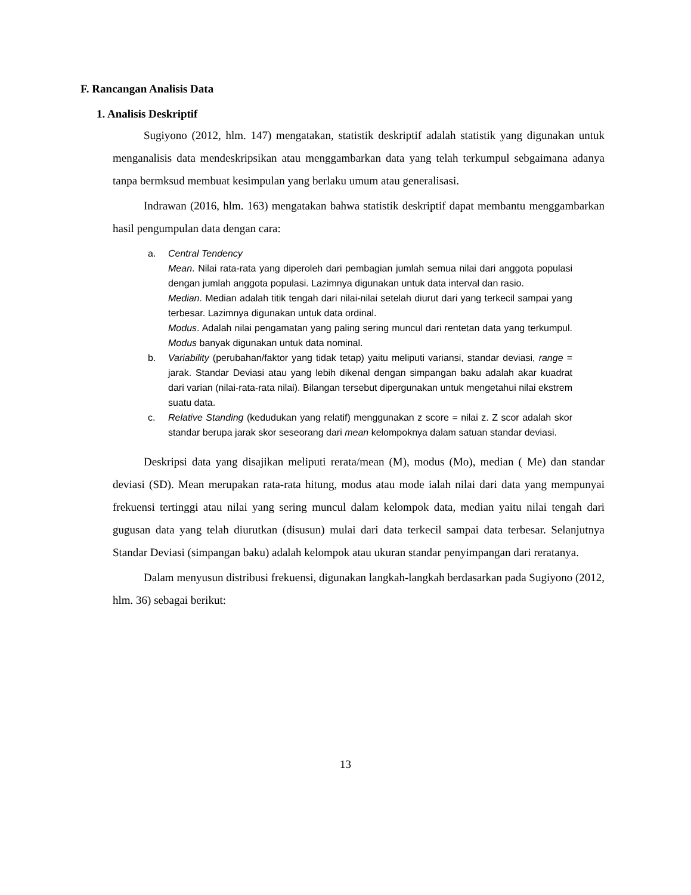F. Rancangan Analisis Data
1. Analisis Deskriptif
Sugiyono (2012, hlm. 147) mengatakan, statistik deskriptif adalah statistik yang digunakan untuk menganalisis data mendeskripsikan atau menggambarkan data yang telah terkumpul sebgaimana adanya tanpa bermksud membuat kesimpulan yang berlaku umum atau generalisasi.
Indrawan (2016, hlm. 163) mengatakan bahwa statistik deskriptif dapat membantu menggambarkan hasil pengumpulan data dengan cara:
a. Central Tendency
Mean. Nilai rata-rata yang diperoleh dari pembagian jumlah semua nilai dari anggota populasi dengan jumlah anggota populasi. Lazimnya digunakan untuk data interval dan rasio.
Median. Median adalah titik tengah dari nilai-nilai setelah diurut dari yang terkecil sampai yang terbesar. Lazimnya digunakan untuk data ordinal.
Modus. Adalah nilai pengamatan yang paling sering muncul dari rentetan data yang terkumpul. Modus banyak digunakan untuk data nominal.
b. Variability (perubahan/faktor yang tidak tetap) yaitu meliputi variansi, standar deviasi, range = jarak. Standar Deviasi atau yang lebih dikenal dengan simpangan baku adalah akar kuadrat dari varian (nilai-rata-rata nilai). Bilangan tersebut dipergunakan untuk mengetahui nilai ekstrem suatu data.
c. Relative Standing (kedudukan yang relatif) menggunakan z score = nilai z. Z scor adalah skor standar berupa jarak skor seseorang dari mean kelompoknya dalam satuan standar deviasi.
Deskripsi data yang disajikan meliputi rerata/mean (M), modus (Mo), median ( Me) dan standar deviasi (SD). Mean merupakan rata-rata hitung, modus atau mode ialah nilai dari data yang mempunyai frekuensi tertinggi atau nilai yang sering muncul dalam kelompok data, median yaitu nilai tengah dari gugusan data yang telah diurutkan (disusun) mulai dari data terkecil sampai data terbesar. Selanjutnya Standar Deviasi (simpangan baku) adalah kelompok atau ukuran standar penyimpangan dari reratanya.
Dalam menyusun distribusi frekuensi, digunakan langkah-langkah berdasarkan pada Sugiyono (2012, hlm. 36) sebagai berikut:
13